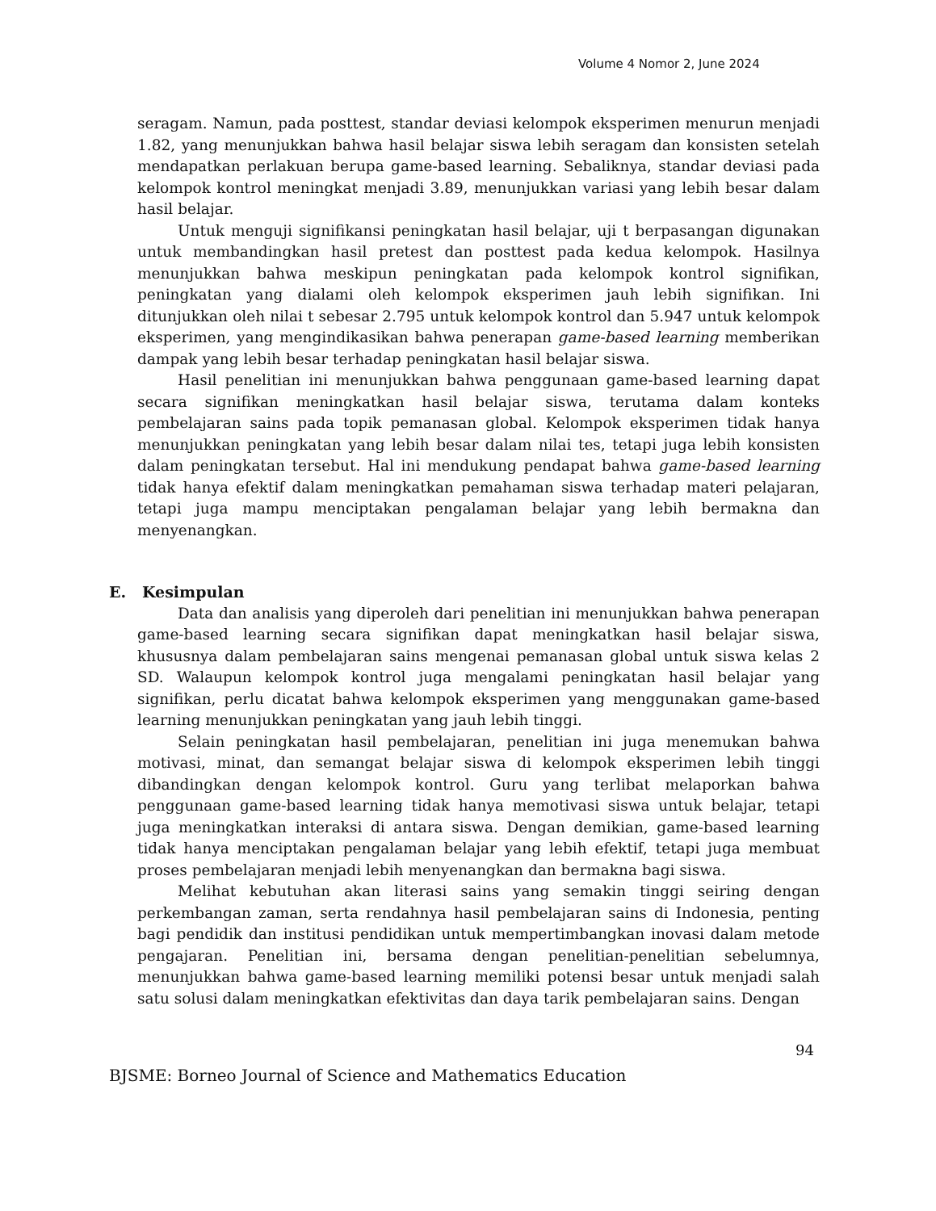Volume 4 Nomor 2, June 2024
seragam. Namun, pada posttest, standar deviasi kelompok eksperimen menurun menjadi 1.82, yang menunjukkan bahwa hasil belajar siswa lebih seragam dan konsisten setelah mendapatkan perlakuan berupa game-based learning. Sebaliknya, standar deviasi pada kelompok kontrol meningkat menjadi 3.89, menunjukkan variasi yang lebih besar dalam hasil belajar.
Untuk menguji signifikansi peningkatan hasil belajar, uji t berpasangan digunakan untuk membandingkan hasil pretest dan posttest pada kedua kelompok. Hasilnya menunjukkan bahwa meskipun peningkatan pada kelompok kontrol signifikan, peningkatan yang dialami oleh kelompok eksperimen jauh lebih signifikan. Ini ditunjukkan oleh nilai t sebesar 2.795 untuk kelompok kontrol dan 5.947 untuk kelompok eksperimen, yang mengindikasikan bahwa penerapan game-based learning memberikan dampak yang lebih besar terhadap peningkatan hasil belajar siswa.
Hasil penelitian ini menunjukkan bahwa penggunaan game-based learning dapat secara signifikan meningkatkan hasil belajar siswa, terutama dalam konteks pembelajaran sains pada topik pemanasan global. Kelompok eksperimen tidak hanya menunjukkan peningkatan yang lebih besar dalam nilai tes, tetapi juga lebih konsisten dalam peningkatan tersebut. Hal ini mendukung pendapat bahwa game-based learning tidak hanya efektif dalam meningkatkan pemahaman siswa terhadap materi pelajaran, tetapi juga mampu menciptakan pengalaman belajar yang lebih bermakna dan menyenangkan.
E. Kesimpulan
Data dan analisis yang diperoleh dari penelitian ini menunjukkan bahwa penerapan game-based learning secara signifikan dapat meningkatkan hasil belajar siswa, khususnya dalam pembelajaran sains mengenai pemanasan global untuk siswa kelas 2 SD. Walaupun kelompok kontrol juga mengalami peningkatan hasil belajar yang signifikan, perlu dicatat bahwa kelompok eksperimen yang menggunakan game-based learning menunjukkan peningkatan yang jauh lebih tinggi.
Selain peningkatan hasil pembelajaran, penelitian ini juga menemukan bahwa motivasi, minat, dan semangat belajar siswa di kelompok eksperimen lebih tinggi dibandingkan dengan kelompok kontrol. Guru yang terlibat melaporkan bahwa penggunaan game-based learning tidak hanya memotivasi siswa untuk belajar, tetapi juga meningkatkan interaksi di antara siswa. Dengan demikian, game-based learning tidak hanya menciptakan pengalaman belajar yang lebih efektif, tetapi juga membuat proses pembelajaran menjadi lebih menyenangkan dan bermakna bagi siswa.
Melihat kebutuhan akan literasi sains yang semakin tinggi seiring dengan perkembangan zaman, serta rendahnya hasil pembelajaran sains di Indonesia, penting bagi pendidik dan institusi pendidikan untuk mempertimbangkan inovasi dalam metode pengajaran. Penelitian ini, bersama dengan penelitian-penelitian sebelumnya, menunjukkan bahwa game-based learning memiliki potensi besar untuk menjadi salah satu solusi dalam meningkatkan efektivitas dan daya tarik pembelajaran sains. Dengan
94
BJSME: Borneo Journal of Science and Mathematics Education